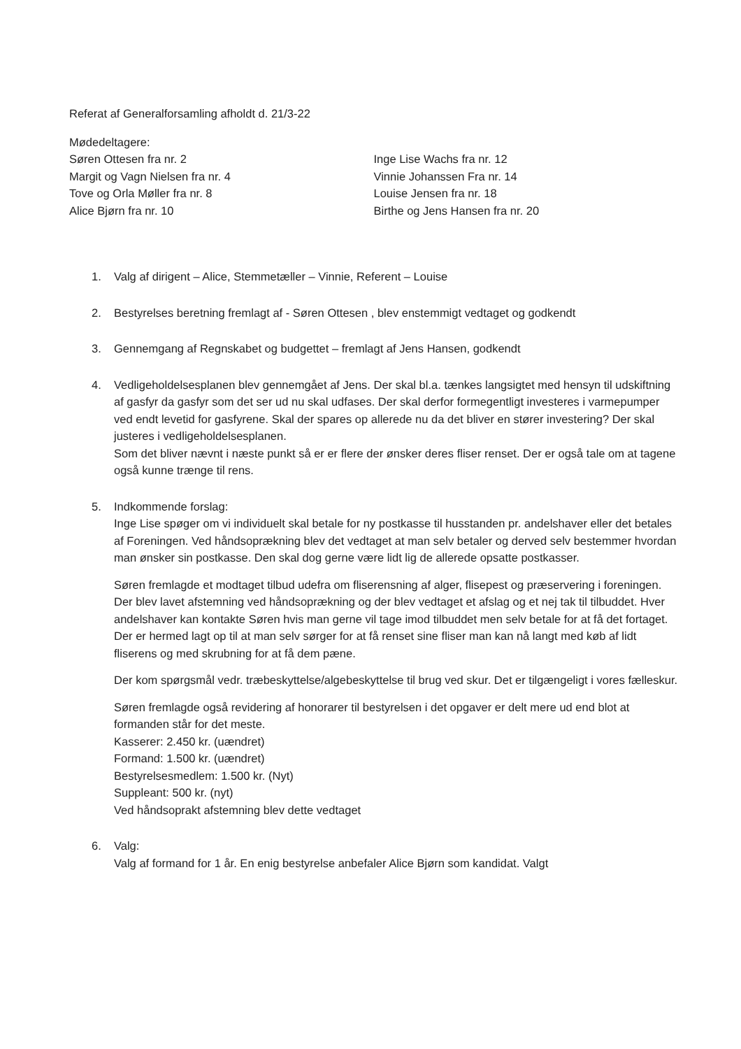Referat af Generalforsamling afholdt d. 21/3-22
Mødedeltagere:
Søren Ottesen fra nr. 2
Margit og Vagn Nielsen fra nr. 4
Tove og Orla Møller fra nr. 8
Alice Bjørn fra nr. 10
Inge Lise Wachs fra nr. 12
Vinnie Johanssen Fra nr. 14
Louise Jensen fra nr. 18
Birthe og Jens Hansen fra nr. 20
1. Valg af dirigent – Alice, Stemmetæller – Vinnie, Referent – Louise
2. Bestyrelses beretning fremlagt af - Søren Ottesen , blev enstemmigt vedtaget og godkendt
3. Gennemgang af Regnskabet og budgettet – fremlagt af Jens Hansen, godkendt
4. Vedligeholdelsesplanen blev gennemgået af Jens. Der skal bl.a. tænkes langsigtet med hensyn til udskiftning af gasfyr da gasfyr som det ser ud nu skal udfases. Der skal derfor formegentligt investeres i varmepumper ved endt levetid for gasfyrene. Skal der spares op allerede nu da det bliver en stører investering? Der skal justeres i vedligeholdelsesplanen.
Som det bliver nævnt i næste punkt så er er flere der ønsker deres fliser renset. Der er også tale om at tagene også kunne trænge til rens.
5. Indkommende forslag:
Inge Lise spøger om vi individuelt skal betale for ny postkasse til husstanden pr. andelshaver eller det betales af Foreningen. Ved håndsoprækning blev det vedtaget at man selv betaler og derved selv bestemmer hvordan man ønsker sin postkasse. Den skal dog gerne være lidt lig de allerede opsatte postkasser.
Søren fremlagde et modtaget tilbud udefra om fliserensning af alger, flisepest og præservering i foreningen. Der blev lavet afstemning ved håndsoprækning og der blev vedtaget et afslag og et nej tak til tilbuddet. Hver andelshaver kan kontakte Søren hvis man gerne vil tage imod tilbuddet men selv betale for at få det fortaget. Der er hermed lagt op til at man selv sørger for at få renset sine fliser man kan nå langt med køb af lidt fliserens og med skrubning for at få dem pæne.
Der kom spørgsmål vedr. træbeskyttelse/algebeskyttelse til brug ved skur. Det er tilgængeligt i vores fælleskur.
Søren fremlagde også revidering af honorarer til bestyrelsen i det opgaver er delt mere ud end blot at formanden står for det meste.
Kasserer: 2.450 kr. (uændret)
Formand: 1.500 kr. (uændret)
Bestyrelsesmedlem: 1.500 kr. (Nyt)
Suppleant: 500 kr. (nyt)
Ved håndsoprakt afstemning blev dette vedtaget
6. Valg:
Valg af formand for 1 år. En enig bestyrelse anbefaler Alice Bjørn som kandidat. Valgt